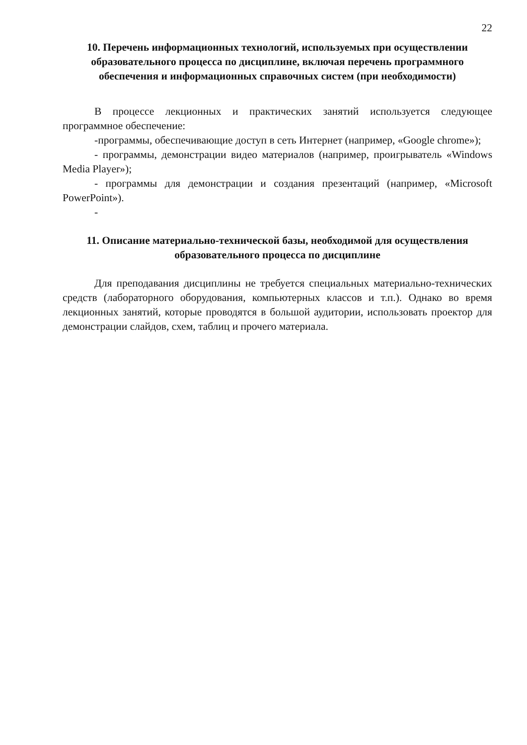22
10. Перечень информационных технологий, используемых при осуществлении образовательного процесса по дисциплине, включая перечень программного обеспечения и информационных справочных систем (при необходимости)
В процессе лекционных и практических занятий используется следующее программное обеспечение:
-программы, обеспечивающие доступ в сеть Интернет (например, «Google chrome»);
- программы, демонстрации видео материалов (например, проигрыватель «Windows Media Player»);
- программы для демонстрации и создания презентаций (например, «Microsoft PowerPoint»).
-
11. Описание материально-технической базы, необходимой для осуществления образовательного процесса по дисциплине
Для преподавания дисциплины не требуется специальных материально-технических средств (лабораторного оборудования, компьютерных классов и т.п.). Однако во время лекционных занятий, которые проводятся в большой аудитории, использовать проектор для демонстрации слайдов, схем, таблиц и прочего материала.